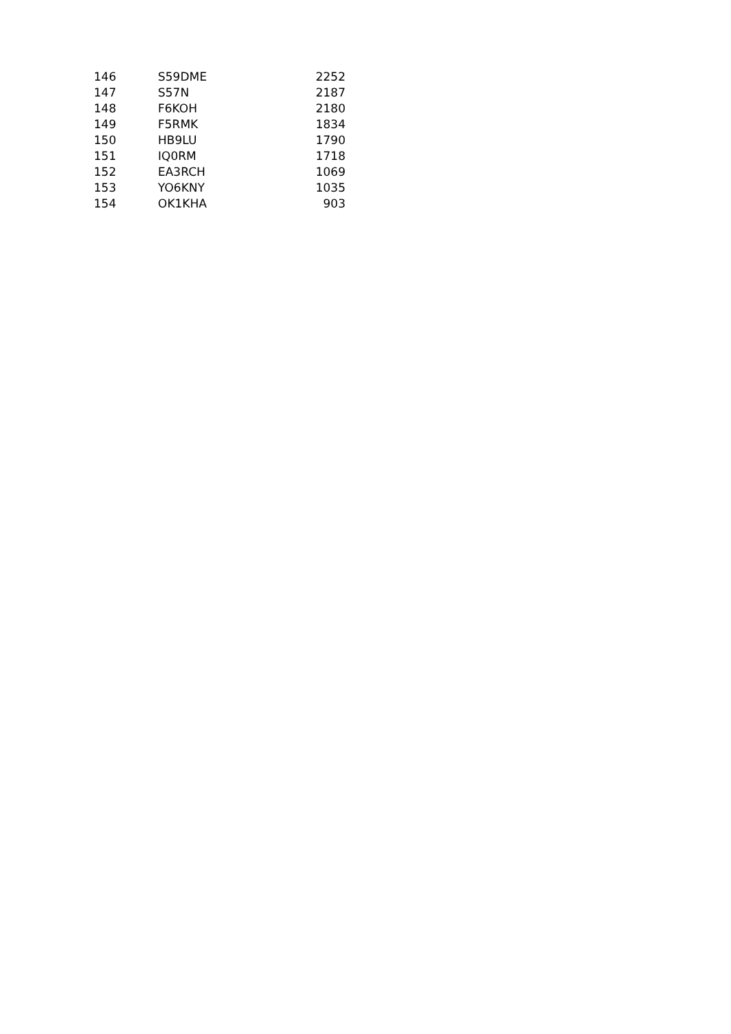| 146 | S59DME | 2252 |
| 147 | S57N | 2187 |
| 148 | F6KOH | 2180 |
| 149 | F5RMK | 1834 |
| 150 | HB9LU | 1790 |
| 151 | IQ0RM | 1718 |
| 152 | EA3RCH | 1069 |
| 153 | YO6KNY | 1035 |
| 154 | OK1KHA | 903 |